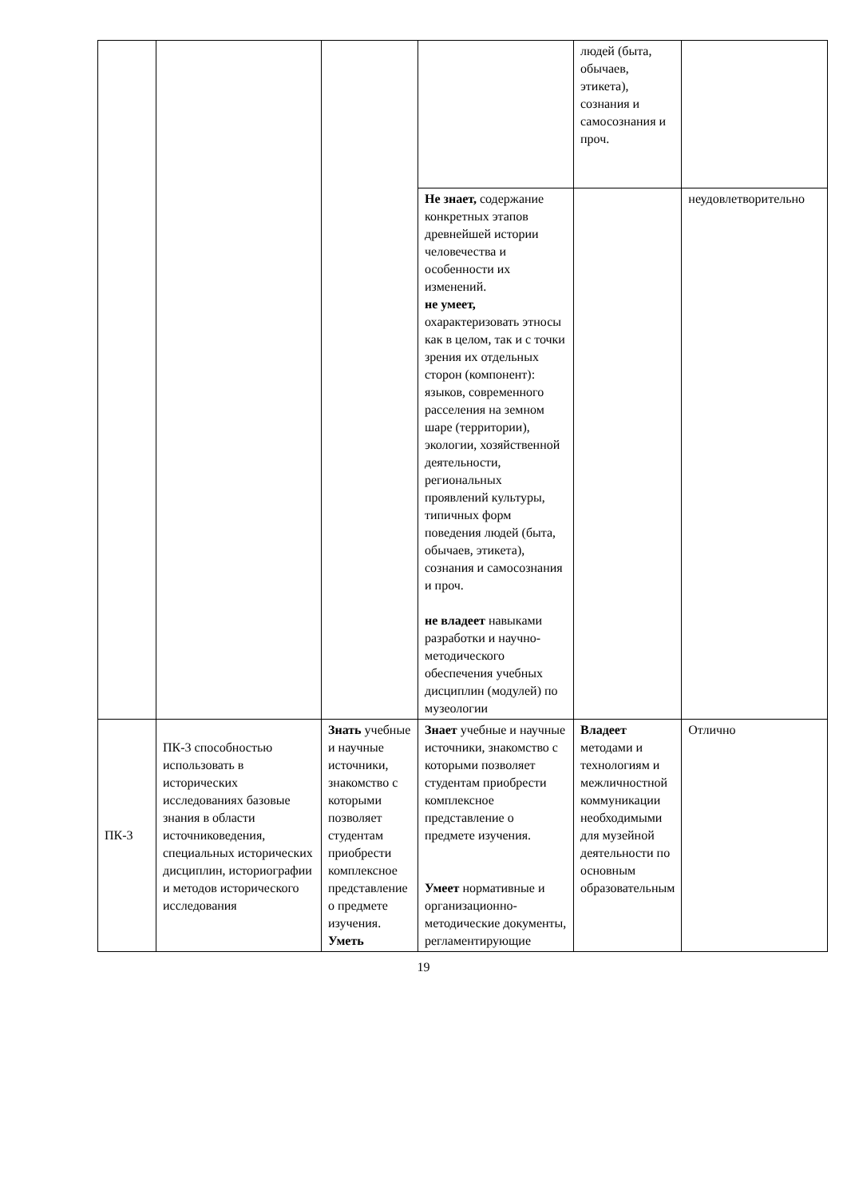| | | | | людей (быта, обычаев, этикета), сознания и самосознания и проч. | |
| | | | Не знает, содержание конкретных этапов древнейшей истории человечества и особенности их изменений. не умеет, охарактеризовать этносы как в целом, так и с точки зрения их отдельных сторон (компонент): языков, современного расселения на земном шаре (территории), экологии, хозяйственной деятельности, региональных проявлений культуры, типичных форм поведения людей (быта, обычаев, этикета), сознания и самосознания и проч. не владеет навыками разработки и научно-методического обеспечения учебных дисциплин (модулей) по музеологии | | неудовлетворительно |
| ПК-3 | ПК-3 способностью использовать в исторических исследованиях базовые знания в области источниковедения, специальных исторических дисциплин, историографии и методов исторического исследования | Знать учебные и научные источники, знакомство с которыми позволяет студентам приобрести комплексное представление о предмете изучения. Уметь | Знает учебные и научные источники, знакомство с которыми позволяет студентам приобрести комплексное представление о предмете изучения. Умеет нормативные и организационно-методические документы, регламентирующие | Владеет методами и технологиям и межличностной коммуникации необходимыми для музейной деятельности по основным образовательным | Отлично |
19